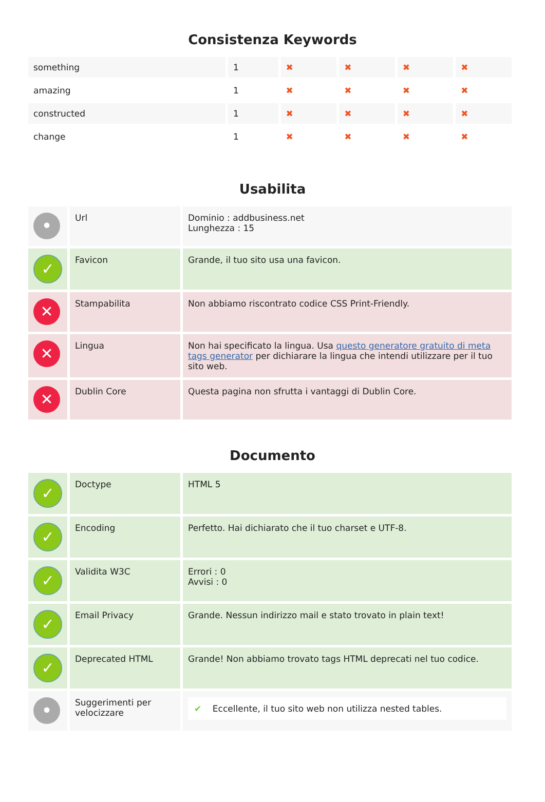Consistenza Keywords
| something | 1 | ✖ | ✖ | ✖ | ✖ |
| amazing | 1 | ✖ | ✖ | ✖ | ✖ |
| constructed | 1 | ✖ | ✖ | ✖ | ✖ |
| change | 1 | ✖ | ✖ | ✖ | ✖ |
Usabilita
| • | Url | Dominio : addbusiness.net Lunghezza : 15 |
| ✓ | Favicon | Grande, il tuo sito usa una favicon. |
| ✕ | Stampabilita | Non abbiamo riscontrato codice CSS Print-Friendly. |
| ✕ | Lingua | Non hai specificato la lingua. Usa questo generatore gratuito di meta tags generator per dichiarare la lingua che intendi utilizzare per il tuo sito web. |
| ✕ | Dublin Core | Questa pagina non sfrutta i vantaggi di Dublin Core. |
Documento
| ✓ | Doctype | HTML 5 |
| ✓ | Encoding | Perfetto. Hai dichiarato che il tuo charset e UTF-8. |
| ✓ | Validita W3C | Errori : 0 Avvisi : 0 |
| ✓ | Email Privacy | Grande. Nessun indirizzo mail e stato trovato in plain text! |
| ✓ | Deprecated HTML | Grande! Non abbiamo trovato tags HTML deprecati nel tuo codice. |
| • | Suggerimenti per velocizzare | ✔ Eccellente, il tuo sito web non utilizza nested tables. |